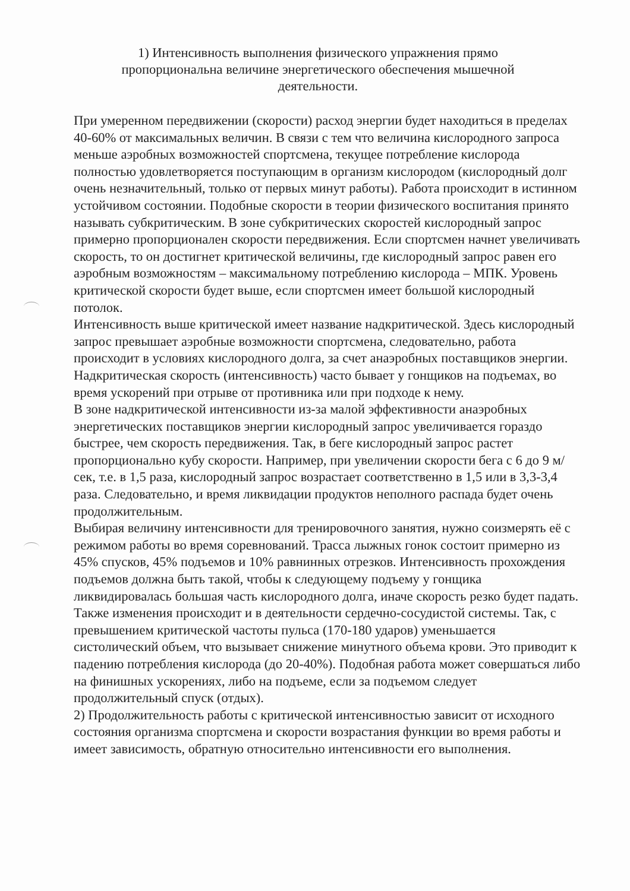1) Интенсивность выполнения физического упражнения прямо пропорциональна величине энергетического обеспечения мышечной деятельности.
При умеренном передвижении (скорости) расход энергии будет находиться в пределах 40-60% от максимальных величин. В связи с тем что величина кислородного запроса меньше аэробных возможностей спортсмена, текущее потребление кислорода полностью удовлетворяется поступающим в организм кислородом (кислородный долг очень незначительный, только от первых минут работы). Работа происходит в истинном устойчивом состоянии. Подобные скорости в теории физического воспитания принято называть субкритическим. В зоне субкритических скоростей кислородный запрос примерно пропорционален скорости передвижения. Если спортсмен начнет увеличивать скорость, то он достигнет критической величины, где кислородный запрос равен его аэробным возможностям – максимальному потреблению кислорода – МПК. Уровень критической скорости будет выше, если спортсмен имеет большой кислородный потолок.
Интенсивность выше критической имеет название надкритической. Здесь кислородный запрос превышает аэробные возможности спортсмена, следовательно, работа происходит в условиях кислородного долга, за счет анаэробных поставщиков энергии. Надкритическая скорость (интенсивность) часто бывает у гонщиков на подъемах, во время ускорений при отрыве от противника или при подходе к нему.
В зоне надкритической интенсивности из-за малой эффективности анаэробных энергетических поставщиков энергии кислородный запрос увеличивается гораздо быстрее, чем скорость передвижения. Так, в беге кислородный запрос растет пропорционально кубу скорости. Например, при увеличении скорости бега с 6 до 9 м/сек, т.е. в 1,5 раза, кислородный запрос возрастает соответственно в 1,5 или в 3,3-3,4 раза. Следовательно, и время ликвидации продуктов неполного распада будет очень продолжительным.
Выбирая величину интенсивности для тренировочного занятия, нужно соизмерять её с режимом работы во время соревнований. Трасса лыжных гонок состоит примерно из 45% спусков, 45% подъемов и 10% равнинных отрезков. Интенсивность прохождения подъемов должна быть такой, чтобы к следующему подъему у гонщика ликвидировалась большая часть кислородного долга, иначе скорость резко будет падать.
Также изменения происходит и в деятельности сердечно-сосудистой системы. Так, с превышением критической частоты пульса (170-180 ударов) уменьшается систолический объем, что вызывает снижение минутного объема крови. Это приводит к падению потребления кислорода (до 20-40%). Подобная работа может совершаться либо на финишных ускорениях, либо на подъеме, если за подъемом следует продолжительный спуск (отдых).
2) Продолжительность работы с критической интенсивностью зависит от исходного состояния организма спортсмена и скорости возрастания функции во время работы и имеет зависимость, обратную относительно интенсивности его выполнения.